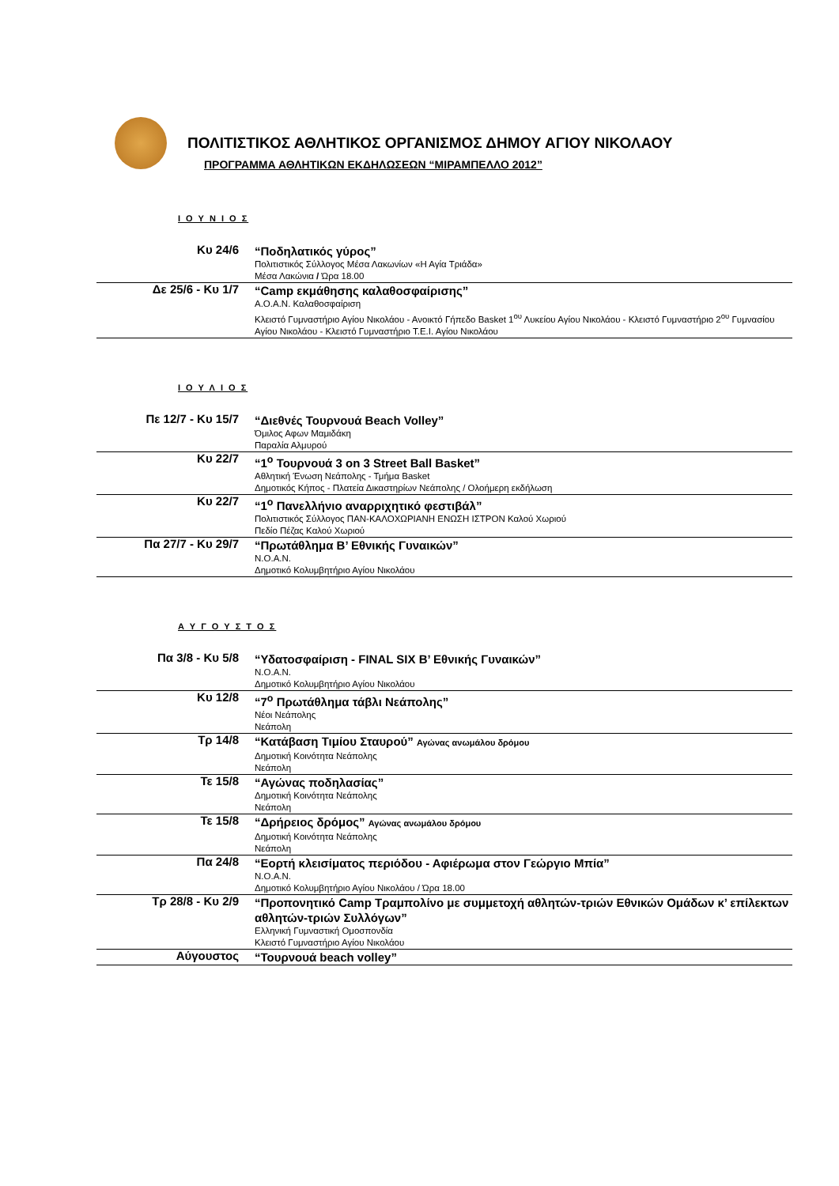ΠΟΛΙΤΙΣΤΙΚΟΣ ΑΘΛΗΤΙΚΟΣ ΟΡΓΑΝΙΣΜΟΣ ΔΗΜΟΥ ΑΓΙΟΥ ΝΙΚΟΛΑΟΥ
ΠΡΟΓΡΑΜΜΑ ΑΘΛΗΤΙΚΩΝ ΕΚΔΗΛΩΣΕΩΝ “ΜΙΡΑΜΠΕΛΛΟ 2012”
Ι Ο Υ Ν Ι Ο Σ
| Κυ 24/6 | “Ποδηλατικός γύρος” Πολιτιστικός Σύλλογος Μέσα Λακωνίων «Η Αγία Τριάδα» Μέσα Λακώνια / Ώρα 18.00 |
| Δε 25/6 - Κυ 1/7 | “Camp εκμάθησης καλαθοσφαίρισης” Α.Ο.Α.Ν. Καλαθοσφαίριση Κλειστό Γυμναστήριο Αγίου Νικολάου - Ανοικτό Γήπεδο Basket 1<sup>ου</sup> Λυκείου Αγίου Νικολάου - Κλειστό Γυμναστήριο 2<sup>ου</sup> Γυμνασίου Αγίου Νικολάου - Κλειστό Γυμναστήριο Τ.Ε.Ι. Αγίου Νικολάου |
Ι Ο Υ Λ Ι Ο Σ
| Πε 12/7 - Κυ 15/7 | “Διεθνές Τουρνουά Beach Volley” Όμιλος Αφων Μαμιδάκη Παραλία Αλμυρού |
| Κυ 22/7 | “1<sup>ο</sup> Τουρνουά 3 on 3 Street Ball Basket” Αθλητική Ένωση Νεάπολης - Τμήμα Basket Δημοτικός Κήπος - Πλατεία Δικαστηρίων Νεάπολης / Ολοήμερη εκδήλωση |
| Κυ 22/7 | “1<sup>ο</sup> Πανελλήνιο αναρριχητικό φεστιβάλ” Πολιτιστικός Σύλλογος ΠΑΝ-ΚΑΛΟΧΩΡΙΑΝΗ ΕΝΩΣΗ ΙΣΤΡΟΝ Καλού Χωριού Πεδίο Πέζας Καλού Χωριού |
| Πα 27/7 - Κυ 29/7 | “Πρωτάθλημα Β’ Εθνικής Γυναικών” Ν.Ο.Α.Ν. Δημοτικό Κολυμβητήριο Αγίου Νικολάου |
Α Υ Γ Ο Υ Σ Τ Ο Σ
| Πα 3/8 - Κυ 5/8 | “Υδατοσφαίριση - FINAL SIX Β’ Εθνικής Γυναικών” Ν.Ο.Α.Ν. Δημοτικό Κολυμβητήριο Αγίου Νικολάου |
| Κυ 12/8 | “7<sup>ο</sup> Πρωτάθλημα τάβλι Νεάπολης” Νέοι Νεάπολης Νεάπολη |
| Τρ 14/8 | “Κατάβαση Τιμίου Σταυρού” Αγώνας ανωμάλου δρόμου Δημοτική Κοινότητα Νεάπολης Νεάπολη |
| Τε 15/8 | “Αγώνας ποδηλασίας” Δημοτική Κοινότητα Νεάπολης Νεάπολη |
| Τε 15/8 | “Δρήρειος δρόμος” Αγώνας ανωμάλου δρόμου Δημοτική Κοινότητα Νεάπολης Νεάπολη |
| Πα 24/8 | “Εορτή κλεισίματος περιόδου - Αφιέρωμα στον Γεώργιο Μπία” Ν.Ο.Α.Ν. Δημοτικό Κολυμβητήριο Αγίου Νικολάου / Ώρα 18.00 |
| Τρ 28/8 - Κυ 2/9 | “Προπονητικό Camp Τραμπολίνο με συμμετοχή αθλητών-τριών Εθνικών Ομάδων κ’ επίλεκτων αθλητών-τριών Συλλόγων” Ελληνική Γυμναστική Ομοσπονδία Κλειστό Γυμναστήριο Αγίου Νικολάου |
| Αύγουστος | “Τουρνουά beach volley” |